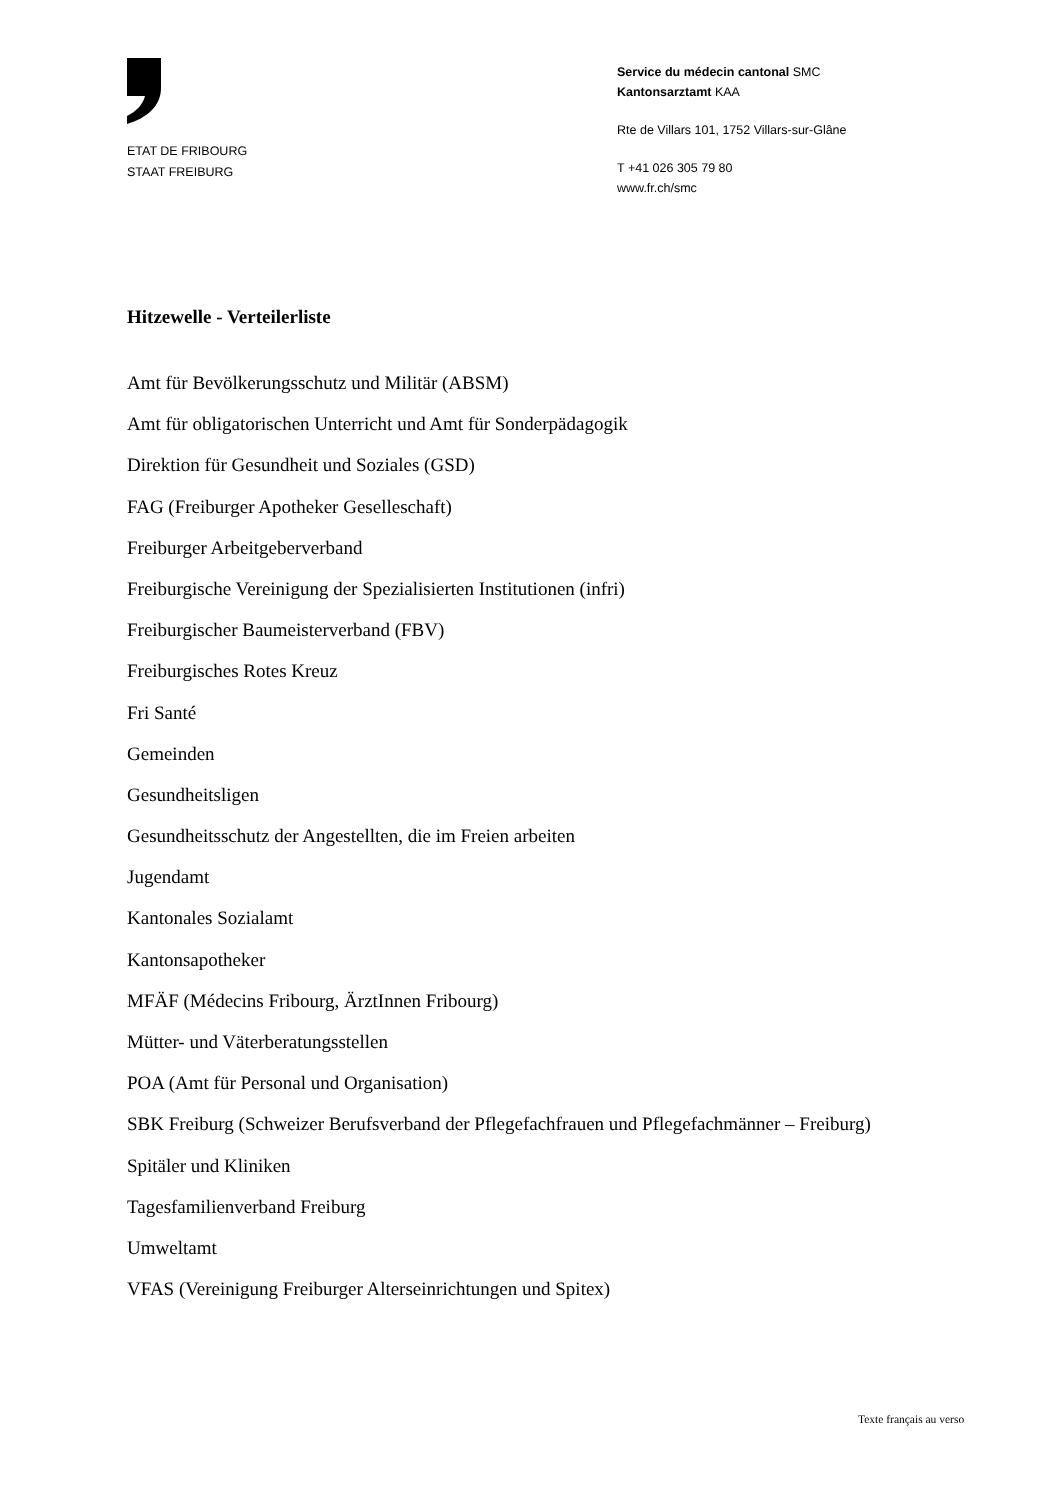ETAT DE FRIBOURG
STAAT FREIBURG
Service du médecin cantonal SMC
Kantonsarztamt KAA
Rte de Villars 101, 1752 Villars-sur-Glâne
T +41 026 305 79 80
www.fr.ch/smc
Hitzewelle - Verteilerliste
Amt für Bevölkerungsschutz und Militär (ABSM)
Amt für obligatorischen Unterricht und Amt für Sonderpädagogik
Direktion für Gesundheit und Soziales (GSD)
FAG (Freiburger Apotheker Geselleschaft)
Freiburger Arbeitgeberverband
Freiburgische Vereinigung der Spezialisierten Institutionen (infri)
Freiburgischer Baumeisterverband (FBV)
Freiburgisches Rotes Kreuz
Fri Santé
Gemeinden
Gesundheitsligen
Gesundheitsschutz der Angestellten, die im Freien arbeiten
Jugendamt
Kantonales Sozialamt
Kantonsapotheker
MFÄF (Médecins Fribourg, ÄrztInnen Fribourg)
Mütter- und Väterberatungsstellen
POA (Amt für Personal und Organisation)
SBK Freiburg (Schweizer Berufsverband der Pflegefachfrauen und Pflegefachmänner – Freiburg)
Spitäler und Kliniken
Tagesfamilienverband Freiburg
Umweltamt
VFAS (Vereinigung Freiburger Alterseinrichtungen und Spitex)
Texte français au verso